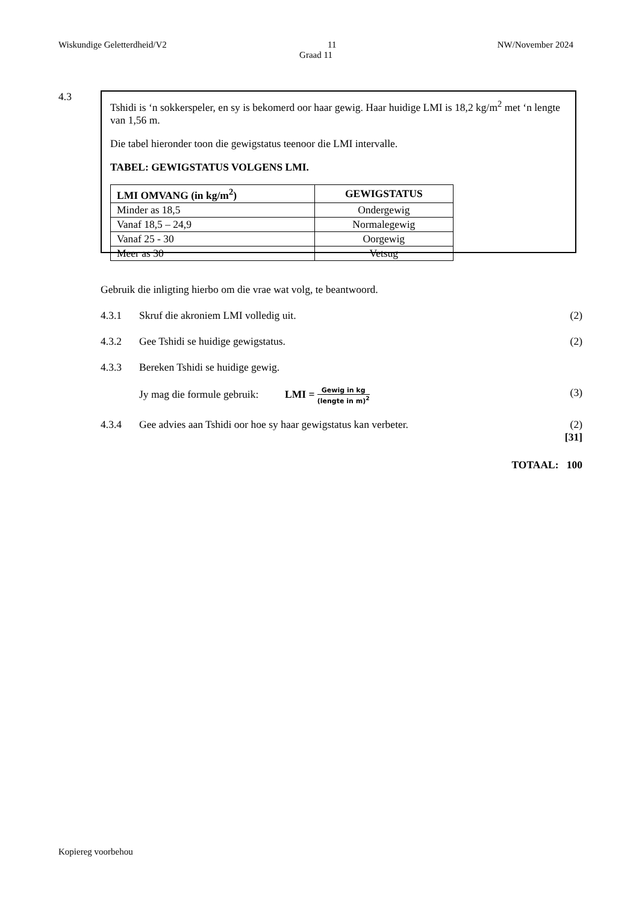Wiskundige Geletterdheid/V2 11 NW/November 2024
Graad 11
4.3
Tshidi is ‘n sokkerspeler, en sy is bekomerd oor haar gewig. Haar huidige LMI is 18,2 kg/m<sup>2</sup> met ‘n lengte van 1,56 m.
Die tabel hieronder toon die gewigstatus teenoor die LMI intervalle.
TABEL: GEWIGSTATUS VOLGENS LMI.
| LMI OMVANG (in kg/m<sup>2</sup>) | GEWIGSTATUS |
| --- | --- |
| Minder as 18,5 | Ondergewig |
| Vanaf 18,5 – 24,9 | Normalegewig |
| Vanaf 25 - 30 | Oorgewig |
| Meer as 30 | Vetsug |
Gebruik die inligting hierbo om die vrae wat volg, te beantwoord.
4.3.1 Skruf die akroniem LMI volledig uit.
(2)
4.3.2 Gee Tshidi se huidige gewigstatus.
(2)
4.3.3 Bereken Tshidi se huidige gewig.
Jy mag die formule gebruik: LMI = Gewig in kg (lengte in m)<sup>2</sup>
(3)
4.3.4 Gee advies aan Tshidi oor hoe sy haar gewigstatus kan verbeter.
(2)
[31]
TOTAAL: 100
Kopiereg voorbehou